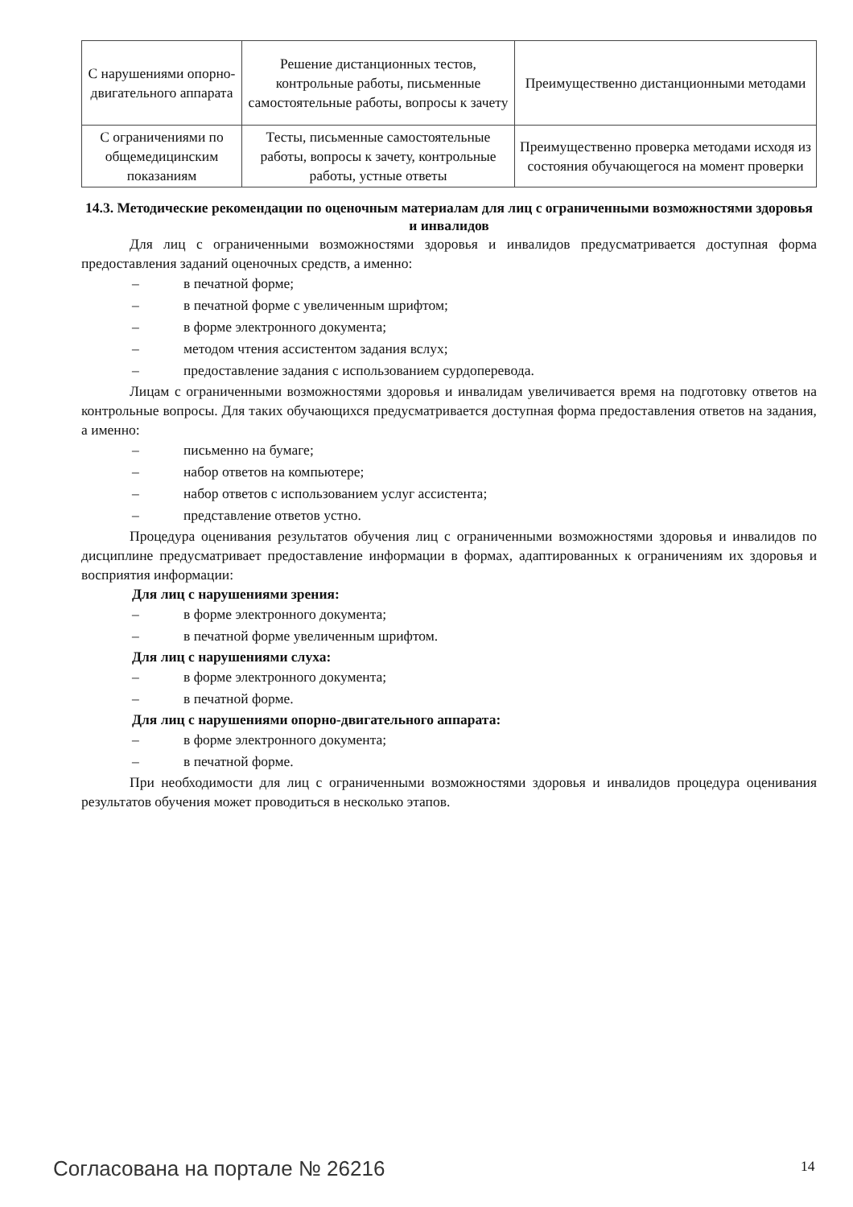| С нарушениями опорно-двигательного аппарата | Решение дистанционных тестов, контрольные работы, письменные самостоятельные работы, вопросы к зачету | Преимущественно дистанционными методами |
| С ограничениями по общемедицинским показаниям | Тесты, письменные самостоятельные работы, вопросы к зачету, контрольные работы, устные ответы | Преимущественно проверка методами исходя из состояния обучающегося на момент проверки |
14.3. Методические рекомендации по оценочным материалам для лиц с ограниченными возможностями здоровья и инвалидов
Для лиц с ограниченными возможностями здоровья и инвалидов предусматривается доступная форма предоставления заданий оценочных средств, а именно:
– в печатной форме;
– в печатной форме с увеличенным шрифтом;
– в форме электронного документа;
– методом чтения ассистентом задания вслух;
– предоставление задания с использованием сурдоперевода.
Лицам с ограниченными возможностями здоровья и инвалидам увеличивается время на подготовку ответов на контрольные вопросы. Для таких обучающихся предусматривается доступная форма предоставления ответов на задания, а именно:
– письменно на бумаге;
– набор ответов на компьютере;
– набор ответов с использованием услуг ассистента;
– представление ответов устно.
Процедура оценивания результатов обучения лиц с ограниченными возможностями здоровья и инвалидов по дисциплине предусматривает предоставление информации в формах, адаптированных к ограничениям их здоровья и восприятия информации:
Для лиц с нарушениями зрения:
– в форме электронного документа;
– в печатной форме увеличенным шрифтом.
Для лиц с нарушениями слуха:
– в форме электронного документа;
– в печатной форме.
Для лиц с нарушениями опорно-двигательного аппарата:
– в форме электронного документа;
– в печатной форме.
При необходимости для лиц с ограниченными возможностями здоровья и инвалидов процедура оценивания результатов обучения может проводиться в несколько этапов.
Согласована на портале № 26216 14